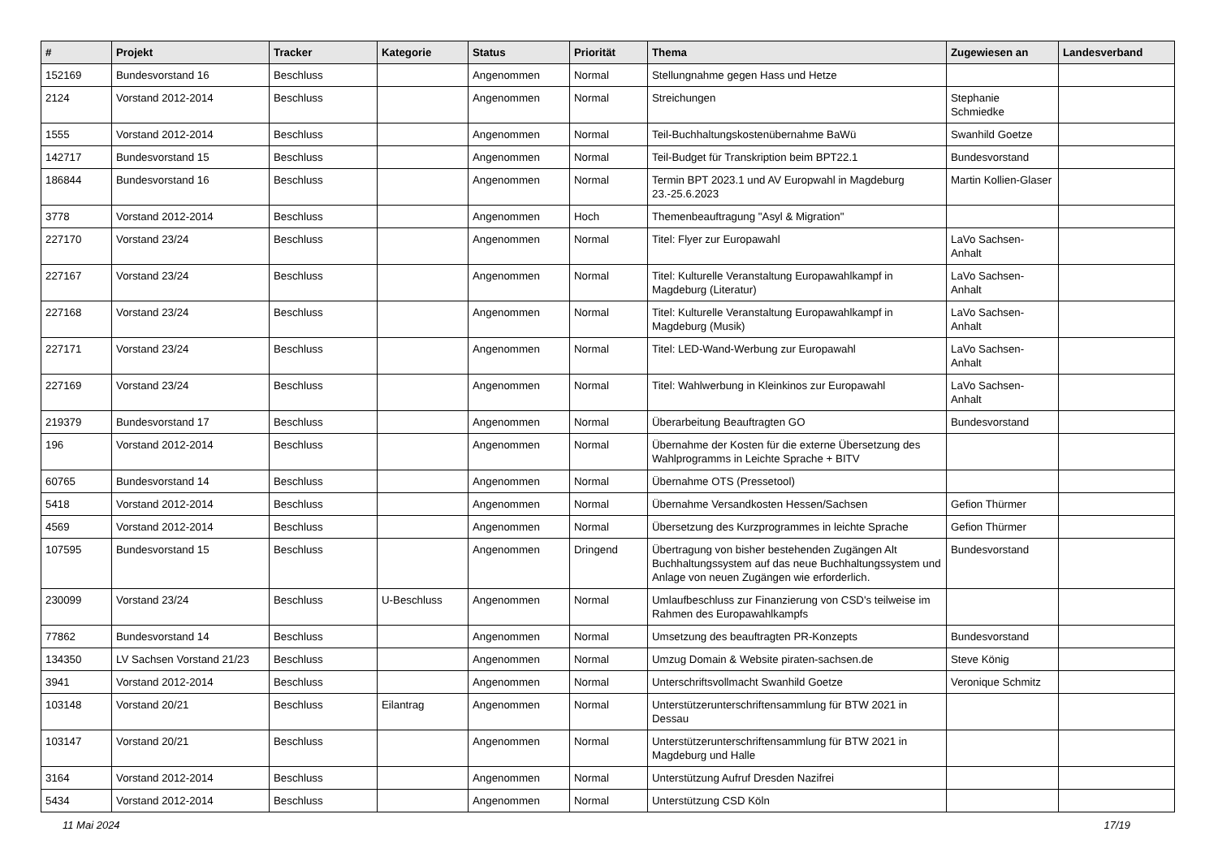| # | Projekt | Tracker | Kategorie | Status | Priorität | Thema | Zugewiesen an | Landesverband |
| --- | --- | --- | --- | --- | --- | --- | --- | --- |
| 152169 | Bundesvorstand 16 | Beschluss | | Angenommen | Normal | Stellungnahme gegen Hass und Hetze | | |
| 2124 | Vorstand 2012-2014 | Beschluss | | Angenommen | Normal | Streichungen | Stephanie Schmiedke | |
| 1555 | Vorstand 2012-2014 | Beschluss | | Angenommen | Normal | Teil-Buchhaltungskostenübernahme BaWü | Swanhild Goetze | |
| 142717 | Bundesvorstand 15 | Beschluss | | Angenommen | Normal | Teil-Budget für Transkription beim BPT22.1 | Bundesvorstand | |
| 186844 | Bundesvorstand 16 | Beschluss | | Angenommen | Normal | Termin BPT 2023.1 und AV Europwahl in Magdeburg 23.-25.6.2023 | Martin Kollien-Glaser | |
| 3778 | Vorstand 2012-2014 | Beschluss | | Angenommen | Hoch | Themenbeauftragung "Asyl & Migration" | | |
| 227170 | Vorstand 23/24 | Beschluss | | Angenommen | Normal | Titel: Flyer zur Europawahl | LaVo Sachsen-Anhalt | |
| 227167 | Vorstand 23/24 | Beschluss | | Angenommen | Normal | Titel: Kulturelle Veranstaltung Europawahlkampf in Magdeburg (Literatur) | LaVo Sachsen-Anhalt | |
| 227168 | Vorstand 23/24 | Beschluss | | Angenommen | Normal | Titel: Kulturelle Veranstaltung Europawahlkampf in Magdeburg (Musik) | LaVo Sachsen-Anhalt | |
| 227171 | Vorstand 23/24 | Beschluss | | Angenommen | Normal | Titel: LED-Wand-Werbung zur Europawahl | LaVo Sachsen-Anhalt | |
| 227169 | Vorstand 23/24 | Beschluss | | Angenommen | Normal | Titel: Wahlwerbung in Kleinkinos zur Europawahl | LaVo Sachsen-Anhalt | |
| 219379 | Bundesvorstand 17 | Beschluss | | Angenommen | Normal | Überarbeitung Beauftragten GO | Bundesvorstand | |
| 196 | Vorstand 2012-2014 | Beschluss | | Angenommen | Normal | Übernahme der Kosten für die externe Übersetzung des Wahlprogramms in Leichte Sprache + BITV | | |
| 60765 | Bundesvorstand 14 | Beschluss | | Angenommen | Normal | Übernahme OTS (Pressetool) | | |
| 5418 | Vorstand 2012-2014 | Beschluss | | Angenommen | Normal | Übernahme Versandkosten Hessen/Sachsen | Gefion Thürmer | |
| 4569 | Vorstand 2012-2014 | Beschluss | | Angenommen | Normal | Übersetzung des Kurzprogrammes in leichte Sprache | Gefion Thürmer | |
| 107595 | Bundesvorstand 15 | Beschluss | | Angenommen | Dringend | Übertragung von bisher bestehenden Zugängen Alt Buchhaltungssystem auf das neue Buchhaltungssystem und Anlage von neuen Zugängen wie erforderlich. | Bundesvorstand | |
| 230099 | Vorstand 23/24 | Beschluss | U-Beschluss | Angenommen | Normal | Umlaufbeschluss zur Finanzierung von CSD's teilweise im Rahmen des Europawahlkampfs | | |
| 77862 | Bundesvorstand 14 | Beschluss | | Angenommen | Normal | Umsetzung des beauftragten PR-Konzepts | Bundesvorstand | |
| 134350 | LV Sachsen Vorstand 21/23 | Beschluss | | Angenommen | Normal | Umzug Domain & Website piraten-sachsen.de | Steve König | |
| 3941 | Vorstand 2012-2014 | Beschluss | | Angenommen | Normal | Unterschriftsvollmacht Swanhild Goetze | Veronique Schmitz | |
| 103148 | Vorstand 20/21 | Beschluss | Eilantrag | Angenommen | Normal | Unterstützerunterschriftensammlung für BTW 2021 in Dessau | | |
| 103147 | Vorstand 20/21 | Beschluss | | Angenommen | Normal | Unterstützerunterschriftensammlung für BTW 2021 in Magdeburg und Halle | | |
| 3164 | Vorstand 2012-2014 | Beschluss | | Angenommen | Normal | Unterstützung Aufruf Dresden Nazifrei | | |
| 5434 | Vorstand 2012-2014 | Beschluss | | Angenommen | Normal | Unterstützung CSD Köln | | |
11 Mai 2024 17/19